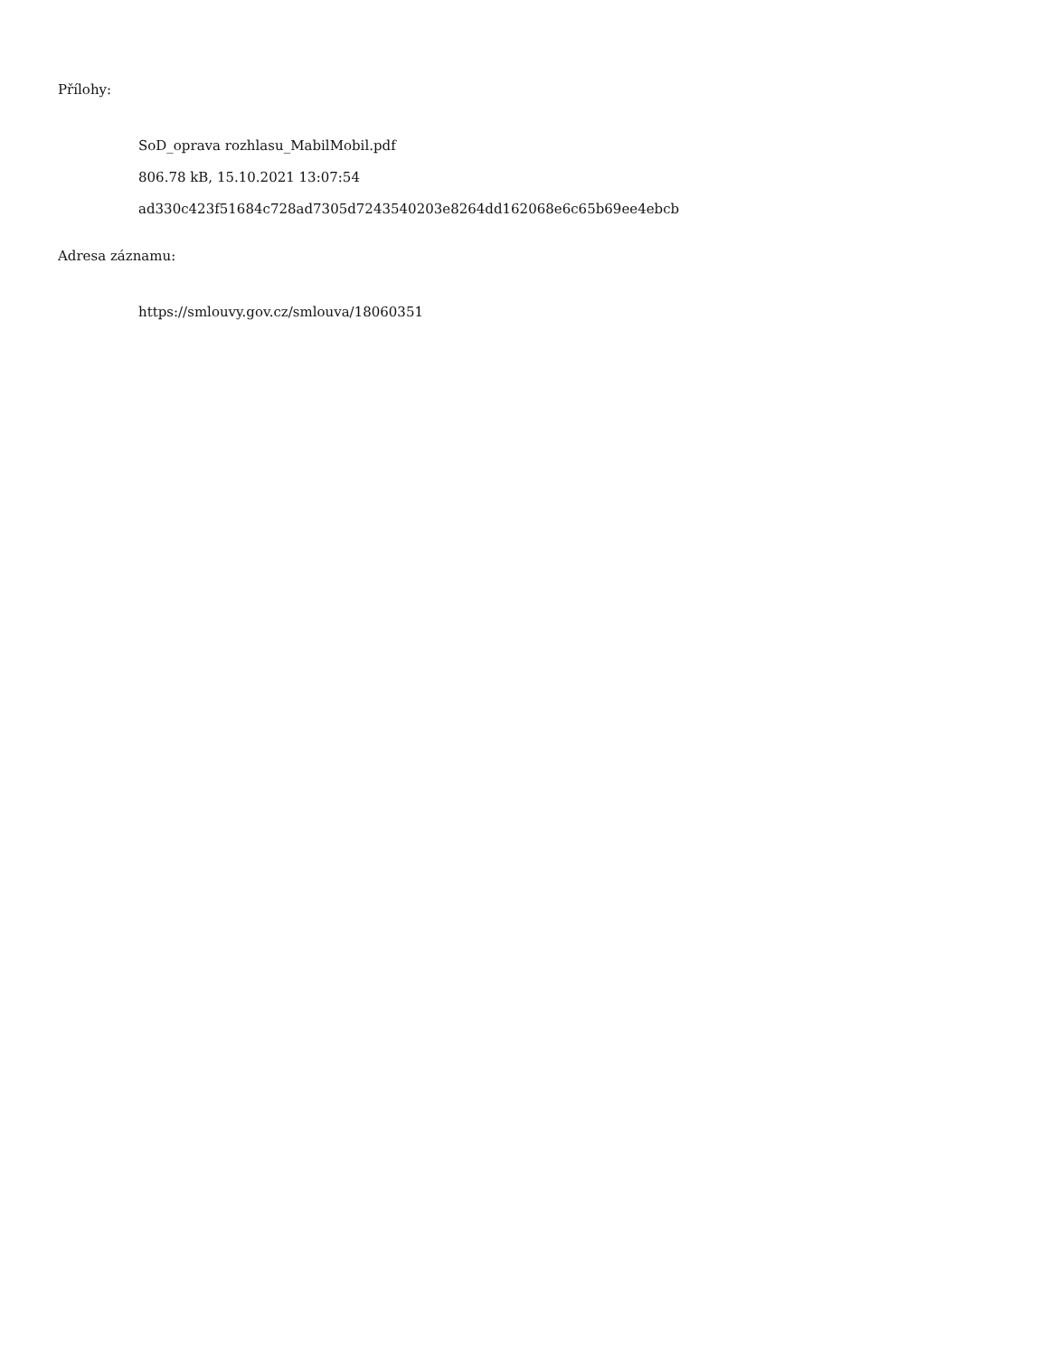Přílohy:
SoD_oprava rozhlasu_MabilMobil.pdf
806.78 kB, 15.10.2021 13:07:54
ad330c423f51684c728ad7305d7243540203e8264dd162068e6c65b69ee4ebcb
Adresa záznamu:
https://smlouvy.gov.cz/smlouva/18060351